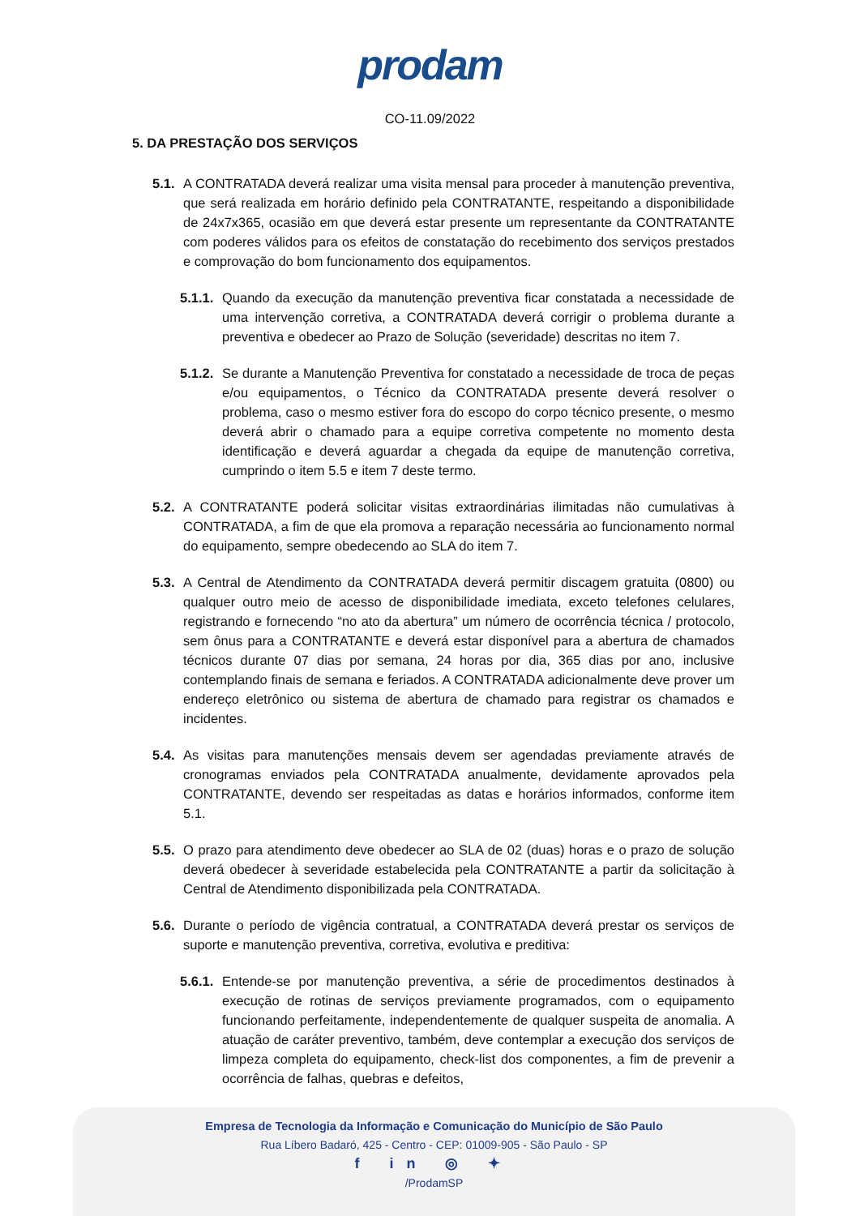prodam
CO-11.09/2022
5. DA PRESTAÇÃO DOS SERVIÇOS
5.1. A CONTRATADA deverá realizar uma visita mensal para proceder à manutenção preventiva, que será realizada em horário definido pela CONTRATANTE, respeitando a disponibilidade de 24x7x365, ocasião em que deverá estar presente um representante da CONTRATANTE com poderes válidos para os efeitos de constatação do recebimento dos serviços prestados e comprovação do bom funcionamento dos equipamentos.
5.1.1. Quando da execução da manutenção preventiva ficar constatada a necessidade de uma intervenção corretiva, a CONTRATADA deverá corrigir o problema durante a preventiva e obedecer ao Prazo de Solução (severidade) descritas no item 7.
5.1.2. Se durante a Manutenção Preventiva for constatado a necessidade de troca de peças e/ou equipamentos, o Técnico da CONTRATADA presente deverá resolver o problema, caso o mesmo estiver fora do escopo do corpo técnico presente, o mesmo deverá abrir o chamado para a equipe corretiva competente no momento desta identificação e deverá aguardar a chegada da equipe de manutenção corretiva, cumprindo o item 5.5 e item 7 deste termo.
5.2. A CONTRATANTE poderá solicitar visitas extraordinárias ilimitadas não cumulativas à CONTRATADA, a fim de que ela promova a reparação necessária ao funcionamento normal do equipamento, sempre obedecendo ao SLA do item 7.
5.3. A Central de Atendimento da CONTRATADA deverá permitir discagem gratuita (0800) ou qualquer outro meio de acesso de disponibilidade imediata, exceto telefones celulares, registrando e fornecendo “no ato da abertura” um número de ocorrência técnica / protocolo, sem ônus para a CONTRATANTE e deverá estar disponível para a abertura de chamados técnicos durante 07 dias por semana, 24 horas por dia, 365 dias por ano, inclusive contemplando finais de semana e feriados. A CONTRATADA adicionalmente deve prover um endereço eletrônico ou sistema de abertura de chamado para registrar os chamados e incidentes.
5.4. As visitas para manutenções mensais devem ser agendadas previamente através de cronogramas enviados pela CONTRATADA anualmente, devidamente aprovados pela CONTRATANTE, devendo ser respeitadas as datas e horários informados, conforme item 5.1.
5.5. O prazo para atendimento deve obedecer ao SLA de 02 (duas) horas e o prazo de solução deverá obedecer à severidade estabelecida pela CONTRATANTE a partir da solicitação à Central de Atendimento disponibilizada pela CONTRATADA.
5.6. Durante o período de vigência contratual, a CONTRATADA deverá prestar os serviços de suporte e manutenção preventiva, corretiva, evolutiva e preditiva:
5.6.1. Entende-se por manutenção preventiva, a série de procedimentos destinados à execução de rotinas de serviços previamente programados, com o equipamento funcionando perfeitamente, independentemente de qualquer suspeita de anomalia. A atuação de caráter preventivo, também, deve contemplar a execução dos serviços de limpeza completa do equipamento, check-list dos componentes, a fim de prevenir a ocorrência de falhas, quebras e defeitos,
Empresa de Tecnologia da Informação e Comunicação do Município de São Paulo
Rua Líbero Badaró, 425 - Centro - CEP: 01009-905 - São Paulo - SP
f in ◎ ✦
/ProdamSP